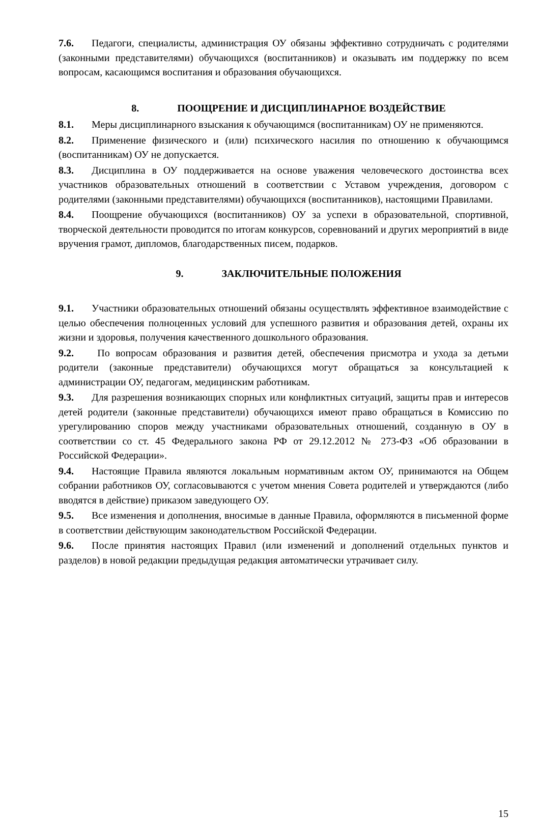7.6. Педагоги, специалисты, администрация ОУ обязаны эффективно сотрудничать с родителями (законными представителями) обучающихся (воспитанников) и оказывать им поддержку по всем вопросам, касающимся воспитания и образования обучающихся.
8. ПООЩРЕНИЕ И ДИСЦИПЛИНАРНОЕ ВОЗДЕЙСТВИЕ
8.1. Меры дисциплинарного взыскания к обучающимся (воспитанникам) ОУ не применяются.
8.2. Применение физического и (или) психического насилия по отношению к обучающимся (воспитанникам) ОУ не допускается.
8.3. Дисциплина в ОУ поддерживается на основе уважения человеческого достоинства всех участников образовательных отношений в соответствии с Уставом учреждения, договором с родителями (законными представителями) обучающихся (воспитанников), настоящими Правилами.
8.4. Поощрение обучающихся (воспитанников) ОУ за успехи в образовательной, спортивной, творческой деятельности проводится по итогам конкурсов, соревнований и других мероприятий в виде вручения грамот, дипломов, благодарственных писем, подарков.
9. ЗАКЛЮЧИТЕЛЬНЫЕ ПОЛОЖЕНИЯ
9.1. Участники образовательных отношений обязаны осуществлять эффективное взаимодействие с целью обеспечения полноценных условий для успешного развития и образования детей, охраны их жизни и здоровья, получения качественного дошкольного образования.
9.2. По вопросам образования и развития детей, обеспечения присмотра и ухода за детьми родители (законные представители) обучающихся могут обращаться за консультацией к администрации ОУ, педагогам, медицинским работникам.
9.3. Для разрешения возникающих спорных или конфликтных ситуаций, защиты прав и интересов детей родители (законные представители) обучающихся имеют право обращаться в Комиссию по урегулированию споров между участниками образовательных отношений, созданную в ОУ в соответствии со ст. 45 Федерального закона РФ от 29.12.2012 № 273-ФЗ «Об образовании в Российской Федерации».
9.4. Настоящие Правила являются локальным нормативным актом ОУ, принимаются на Общем собрании работников ОУ, согласовываются с учетом мнения Совета родителей и утверждаются (либо вводятся в действие) приказом заведующего ОУ.
9.5. Все изменения и дополнения, вносимые в данные Правила, оформляются в письменной форме в соответствии действующим законодательством Российской Федерации.
9.6. После принятия настоящих Правил (или изменений и дополнений отдельных пунктов и разделов) в новой редакции предыдущая редакция автоматически утрачивает силу.
15